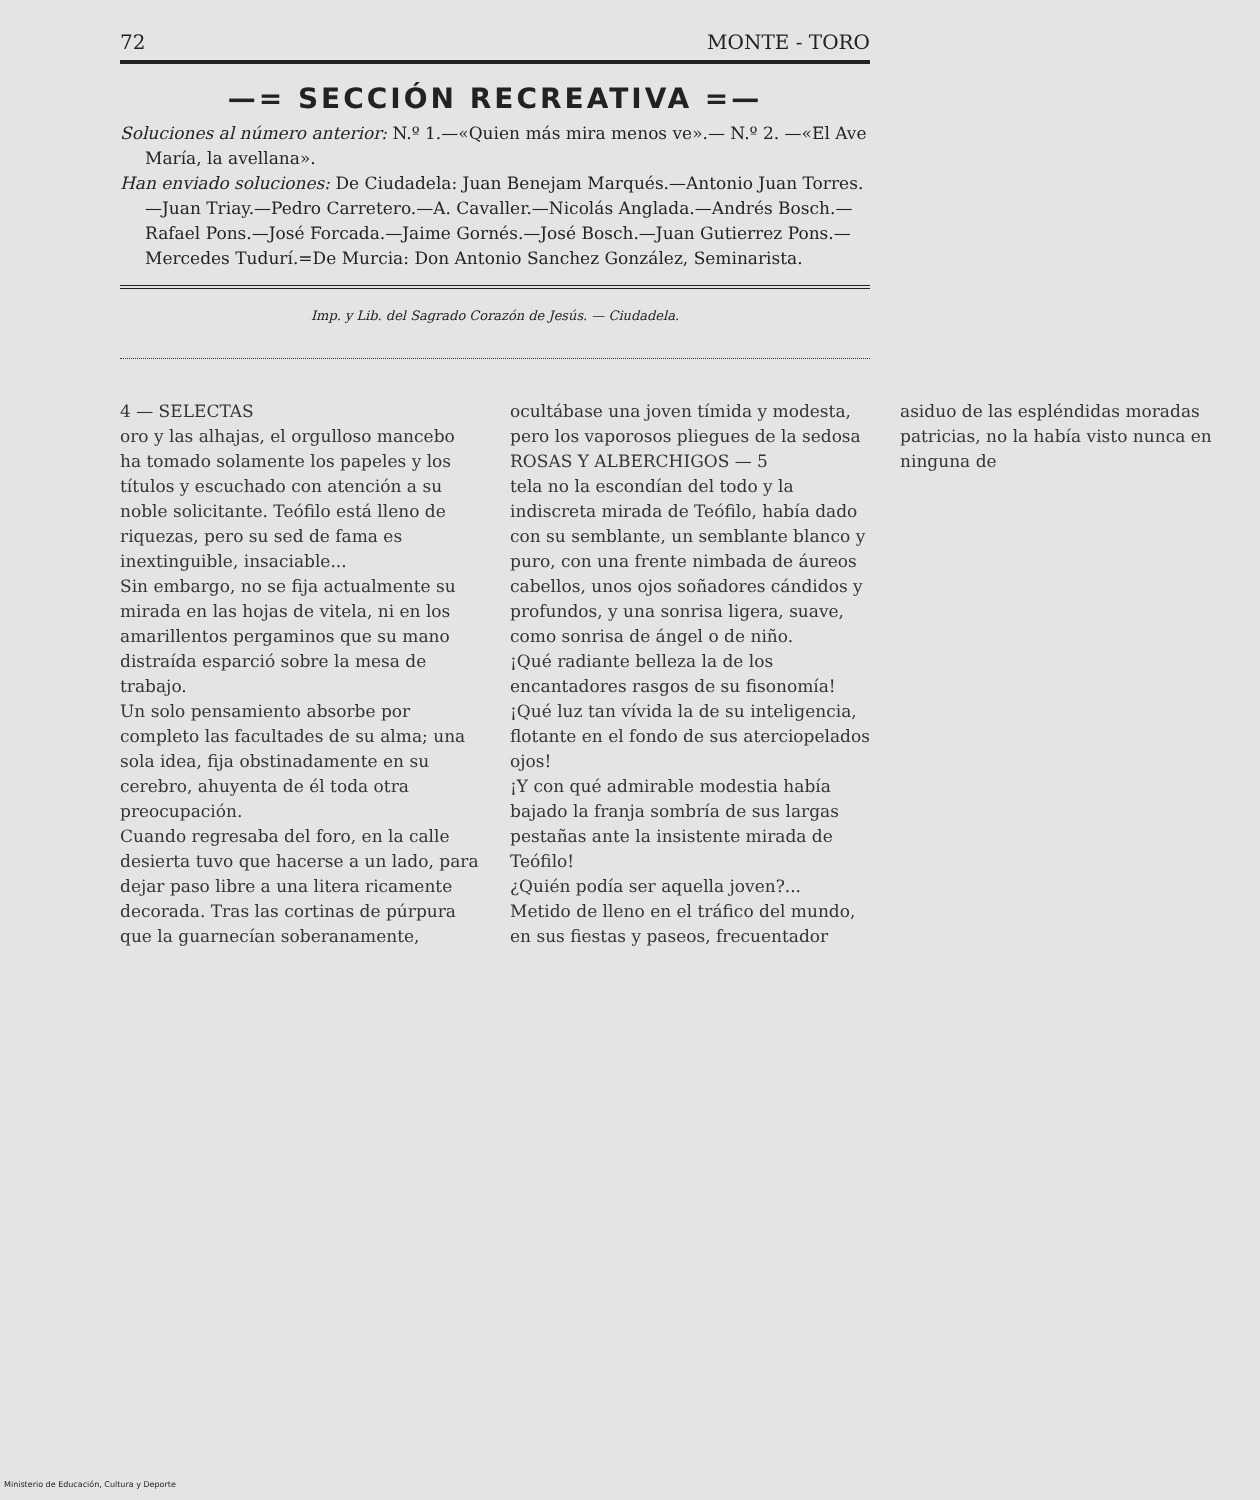72 MONTE - TORO
—= SECCIÓN RECREATIVA =—
Soluciones al número anterior: N.º 1.—«Quien más mira menos ve».— N.º 2. —«El Ave María, la avellana».
Han enviado soluciones: De Ciudadela: Juan Benejam Marqués.—Antonio Juan Torres.—Juan Triay.—Pedro Carretero.—A. Cavaller.—Nicolás Anglada.—Andrés Bosch.—Rafael Pons.—José Forcada.—Jaime Gornés.—José Bosch.—Juan Gutierrez Pons.—Mercedes Tudurí.=De Murcia: Don Antonio Sanchez González, Seminarista.
Imp. y Lib. del Sagrado Corazón de Jesús. — Ciudadela.
4 — SELECTAS
oro y las alhajas, el orgulloso mancebo ha tomado solamente los papeles y los títulos y escuchado con atención a su noble solicitante. Teófilo está lleno de riquezas, pero su sed de fama es inextinguible, insaciable...
Sin embargo, no se fija actualmente su mirada en las hojas de vitela, ni en los amarillentos pergaminos que su mano distraída esparció sobre la mesa de trabajo.
Un solo pensamiento absorbe por completo las facultades de su alma; una sola idea, fija obstinadamente en su cerebro, ahuyenta de él toda otra preocupación.
Cuando regresaba del foro, en la calle desierta tuvo que hacerse a un lado, para dejar paso libre a una litera ricamente decorada. Tras las cortinas de púrpura que la guarnecían soberanamente, ocultábase una joven tímida y modesta, pero los vaporosos pliegues de la sedosa
ROSAS Y ALBERCHIGOS — 5
tela no la escondían del todo y la indiscreta mirada de Teófilo, había dado con su semblante, un semblante blanco y puro, con una frente nimbada de áureos cabellos, unos ojos soñadores cándidos y profundos, y una sonrisa ligera, suave, como sonrisa de ángel o de niño.
¡Qué radiante belleza la de los encantadores rasgos de su fisonomía! ¡Qué luz tan vívida la de su inteligencia, flotante en el fondo de sus aterciopelados ojos!
¡Y con qué admirable modestia había bajado la franja sombría de sus largas pestañas ante la insistente mirada de Teófilo!
¿Quién podía ser aquella joven?...
Metido de lleno en el tráfico del mundo, en sus fiestas y paseos, frecuentador asiduo de las espléndidas moradas patricias, no la había visto nunca en ninguna de
Ministerio de Educación, Cultura y Deporte